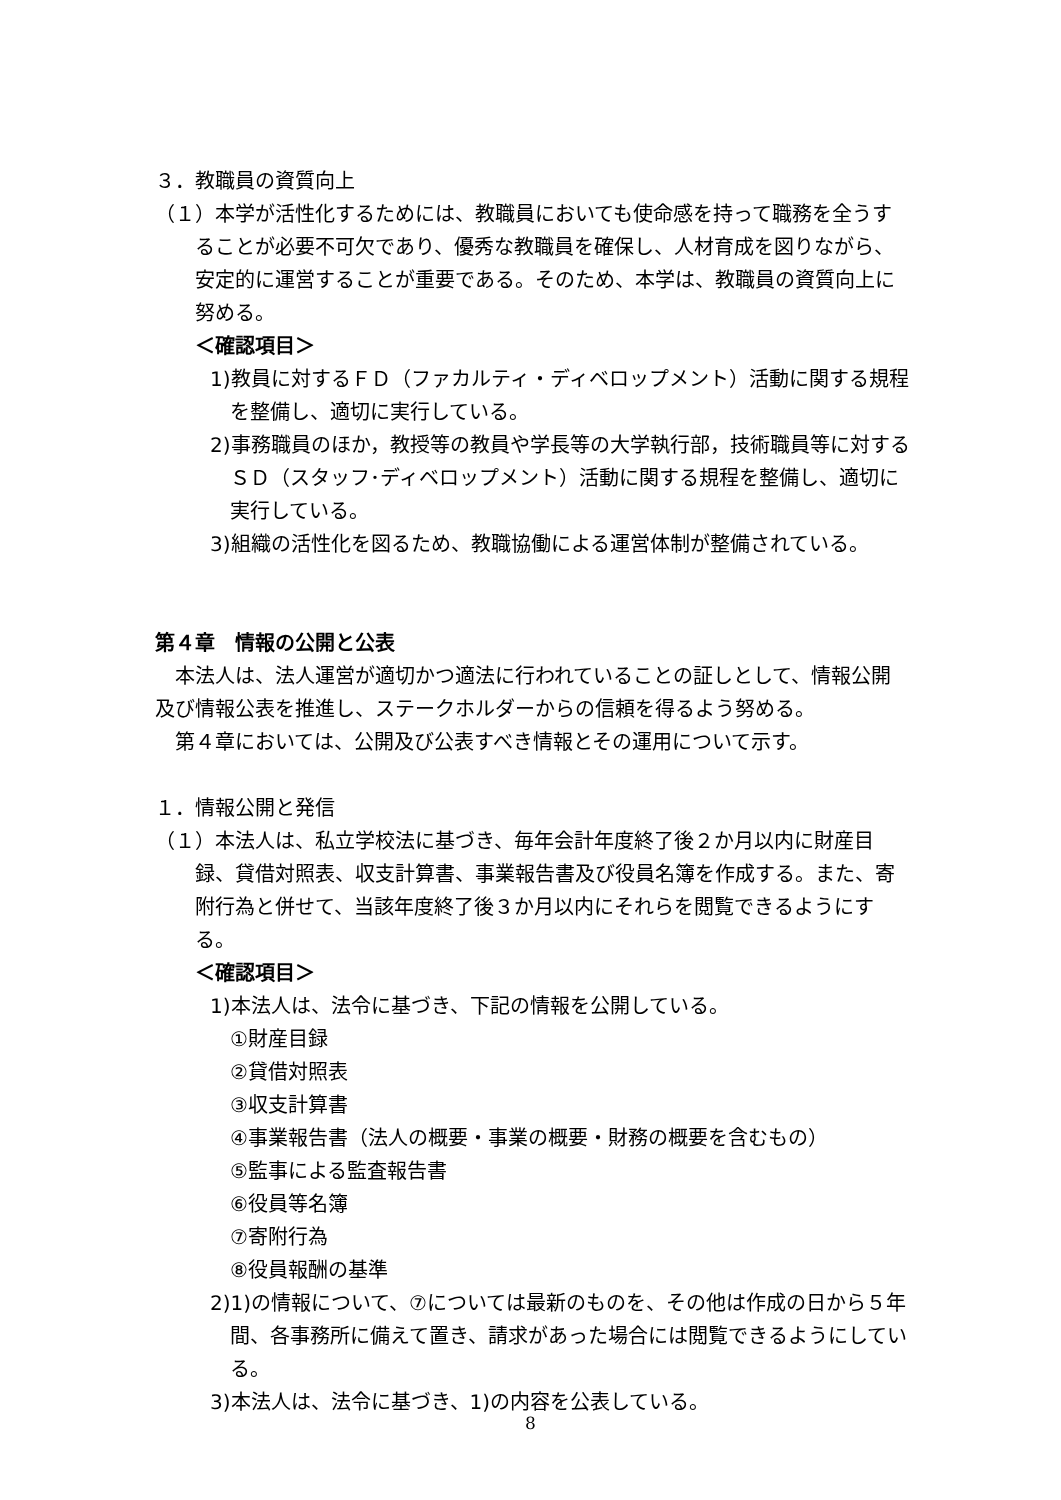３．教職員の資質向上
（１）本学が活性化するためには、教職員においても使命感を持って職務を全うすることが必要不可欠であり、優秀な教職員を確保し、人材育成を図りながら、安定的に運営することが重要である。そのため、本学は、教職員の資質向上に努める。
＜確認項目＞
1)教員に対するＦＤ（ファカルティ・ディベロップメント）活動に関する規程を整備し、適切に実行している。
2)事務職員のほか，教授等の教員や学長等の大学執行部，技術職員等に対するＳＤ（スタッフ･ディベロップメント）活動に関する規程を整備し、適切に実行している。
3)組織の活性化を図るため、教職協働による運営体制が整備されている。
第４章　情報の公開と公表
　本法人は、法人運営が適切かつ適法に行われていることの証しとして、情報公開及び情報公表を推進し、ステークホルダーからの信頼を得るよう努める。
　第４章においては、公開及び公表すべき情報とその運用について示す。
１．情報公開と発信
（１）本法人は、私立学校法に基づき、毎年会計年度終了後２か月以内に財産目録、貸借対照表、収支計算書、事業報告書及び役員名簿を作成する。また、寄附行為と併せて、当該年度終了後３か月以内にそれらを閲覧できるようにする。
＜確認項目＞
1)本法人は、法令に基づき、下記の情報を公開している。
①財産目録
②貸借対照表
③収支計算書
④事業報告書（法人の概要・事業の概要・財務の概要を含むもの）
⑤監事による監査報告書
⑥役員等名簿
⑦寄附行為
⑧役員報酬の基準
2)1)の情報について、⑦については最新のものを、その他は作成の日から５年間、各事務所に備えて置き、請求があった場合には閲覧できるようにしている。
3)本法人は、法令に基づき、1)の内容を公表している。
8